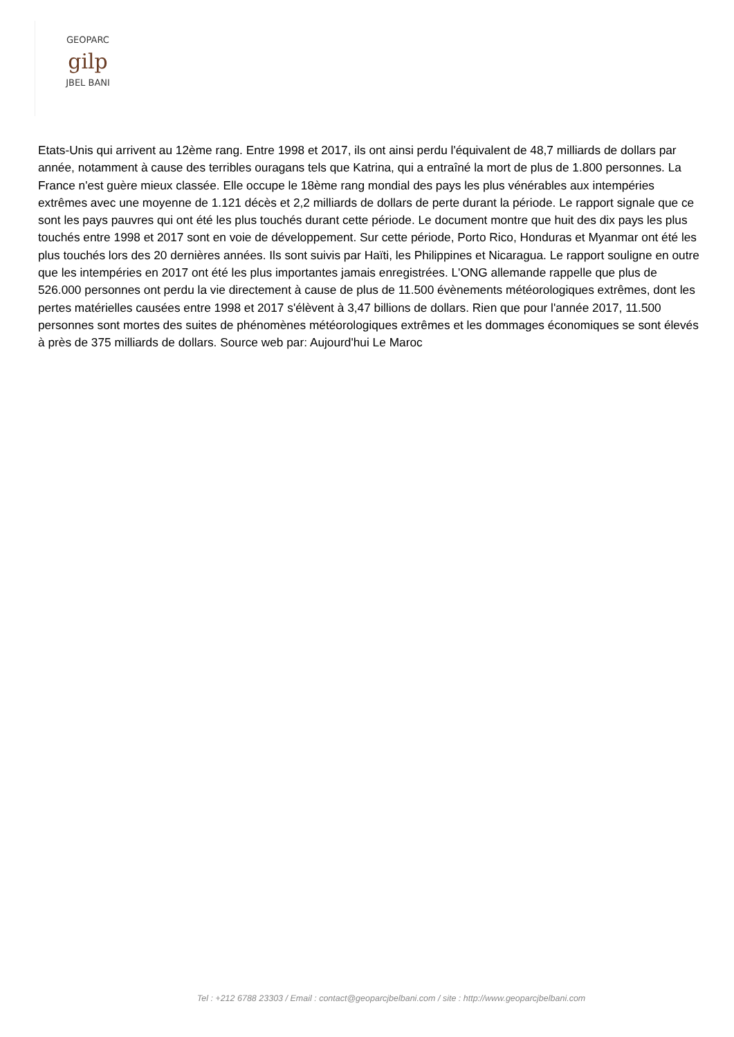GEOPARC
gilp
JBEL BANI
Etats-Unis qui arrivent au 12ème rang. Entre 1998 et 2017, ils ont ainsi perdu l'équivalent de 48,7 milliards de dollars par année, notamment à cause des terribles ouragans tels que Katrina, qui a entraîné la mort de plus de 1.800 personnes. La France n'est guère mieux classée. Elle occupe le 18ème rang mondial des pays les plus vénérables aux intempéries extrêmes avec une moyenne de 1.121 décès et 2,2 milliards de dollars de perte durant la période. Le rapport signale que ce sont les pays pauvres qui ont été les plus touchés durant cette période. Le document montre que huit des dix pays les plus touchés entre 1998 et 2017 sont en voie de développement. Sur cette période, Porto Rico, Honduras et Myanmar ont été les plus touchés lors des 20 dernières années. Ils sont suivis par Haïti, les Philippines et Nicaragua. Le rapport souligne en outre que les intempéries en 2017 ont été les plus importantes jamais enregistrées. L'ONG allemande rappelle que plus de 526.000 personnes ont perdu la vie directement à cause de plus de 11.500 évènements météorologiques extrêmes, dont les pertes matérielles causées entre 1998 et 2017 s'élèvent à 3,47 billions de dollars. Rien que pour l'année 2017, 11.500 personnes sont mortes des suites de phénomènes météorologiques extrêmes et les dommages économiques se sont élevés à près de 375 milliards de dollars. Source web par: Aujourd'hui Le Maroc
Tel : +212 6788 23303 / Email : contact@geoparcjbelbani.com / site : http://www.geoparcjbelbani.com